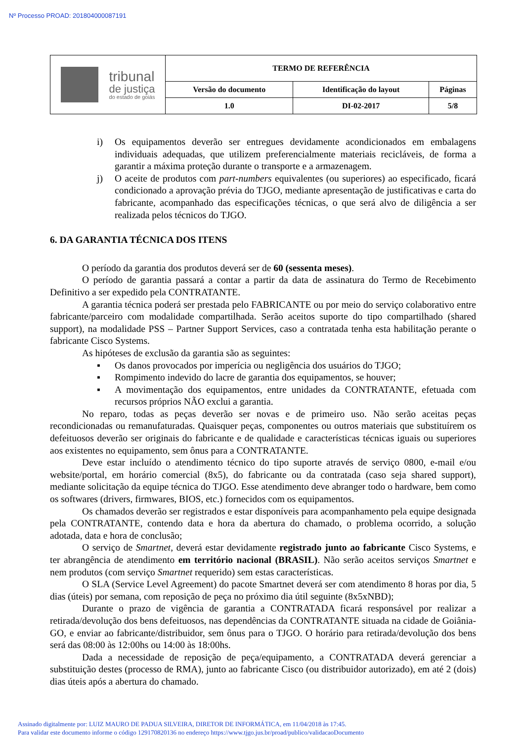Nº Processo PROAD: 201804000087191
| tribunal de justiça do estado de goiás | TERMO DE REFERÊNCIA | | |
| | Versão do documento | Identificação do layout | Páginas |
| | 1.0 | DI-02-2017 | 5/8 |
i) Os equipamentos deverão ser entregues devidamente acondicionados em embalagens individuais adequadas, que utilizem preferencialmente materiais recicláveis, de forma a garantir a máxima proteção durante o transporte e a armazenagem.
j) O aceite de produtos com part-numbers equivalentes (ou superiores) ao especificado, ficará condicionado a aprovação prévia do TJGO, mediante apresentação de justificativas e carta do fabricante, acompanhado das especificações técnicas, o que será alvo de diligência a ser realizada pelos técnicos do TJGO.
6. DA GARANTIA TÉCNICA DOS ITENS
O período da garantia dos produtos deverá ser de 60 (sessenta meses).
O período de garantia passará a contar a partir da data de assinatura do Termo de Recebimento Definitivo a ser expedido pela CONTRATANTE.
A garantia técnica poderá ser prestada pelo FABRICANTE ou por meio do serviço colaborativo entre fabricante/parceiro com modalidade compartilhada. Serão aceitos suporte do tipo compartilhado (shared support), na modalidade PSS – Partner Support Services, caso a contratada tenha esta habilitação perante o fabricante Cisco Systems.
As hipóteses de exclusão da garantia são as seguintes:
▪ Os danos provocados por imperícia ou negligência dos usuários do TJGO;
▪ Rompimento indevido do lacre de garantia dos equipamentos, se houver;
▪ A movimentação dos equipamentos, entre unidades da CONTRATANTE, efetuada com recursos próprios NÃO exclui a garantia.
No reparo, todas as peças deverão ser novas e de primeiro uso. Não serão aceitas peças recondicionadas ou remanufaturadas. Quaisquer peças, componentes ou outros materiais que substituírem os defeituosos deverão ser originais do fabricante e de qualidade e características técnicas iguais ou superiores aos existentes no equipamento, sem ônus para a CONTRATANTE.
Deve estar incluído o atendimento técnico do tipo suporte através de serviço 0800, e-mail e/ou website/portal, em horário comercial (8x5), do fabricante ou da contratada (caso seja shared support), mediante solicitação da equipe técnica do TJGO. Esse atendimento deve abranger todo o hardware, bem como os softwares (drivers, firmwares, BIOS, etc.) fornecidos com os equipamentos.
Os chamados deverão ser registrados e estar disponíveis para acompanhamento pela equipe designada pela CONTRATANTE, contendo data e hora da abertura do chamado, o problema ocorrido, a solução adotada, data e hora de conclusão;
O serviço de Smartnet, deverá estar devidamente registrado junto ao fabricante Cisco Systems, e ter abrangência de atendimento em território nacional (BRASIL). Não serão aceitos serviços Smartnet e nem produtos (com serviço Smartnet requerido) sem estas características.
O SLA (Service Level Agreement) do pacote Smartnet deverá ser com atendimento 8 horas por dia, 5 dias (úteis) por semana, com reposição de peça no próximo dia útil seguinte (8x5xNBD);
Durante o prazo de vigência de garantia a CONTRATADA ficará responsável por realizar a retirada/devolução dos bens defeituosos, nas dependências da CONTRATANTE situada na cidade de Goiânia-GO, e enviar ao fabricante/distribuidor, sem ônus para o TJGO. O horário para retirada/devolução dos bens será das 08:00 às 12:00hs ou 14:00 às 18:00hs.
Dada a necessidade de reposição de peça/equipamento, a CONTRATADA deverá gerenciar a substituição destes (processo de RMA), junto ao fabricante Cisco (ou distribuidor autorizado), em até 2 (dois) dias úteis após a abertura do chamado.
Assinado digitalmente por: LUIZ MAURO DE PADUA SILVEIRA, DIRETOR DE INFORMÁTICA, em 11/04/2018 às 17:45.
Para validar este documento informe o código 129170820136 no endereço https://www.tjgo.jus.br/proad/publico/validacaoDocumento